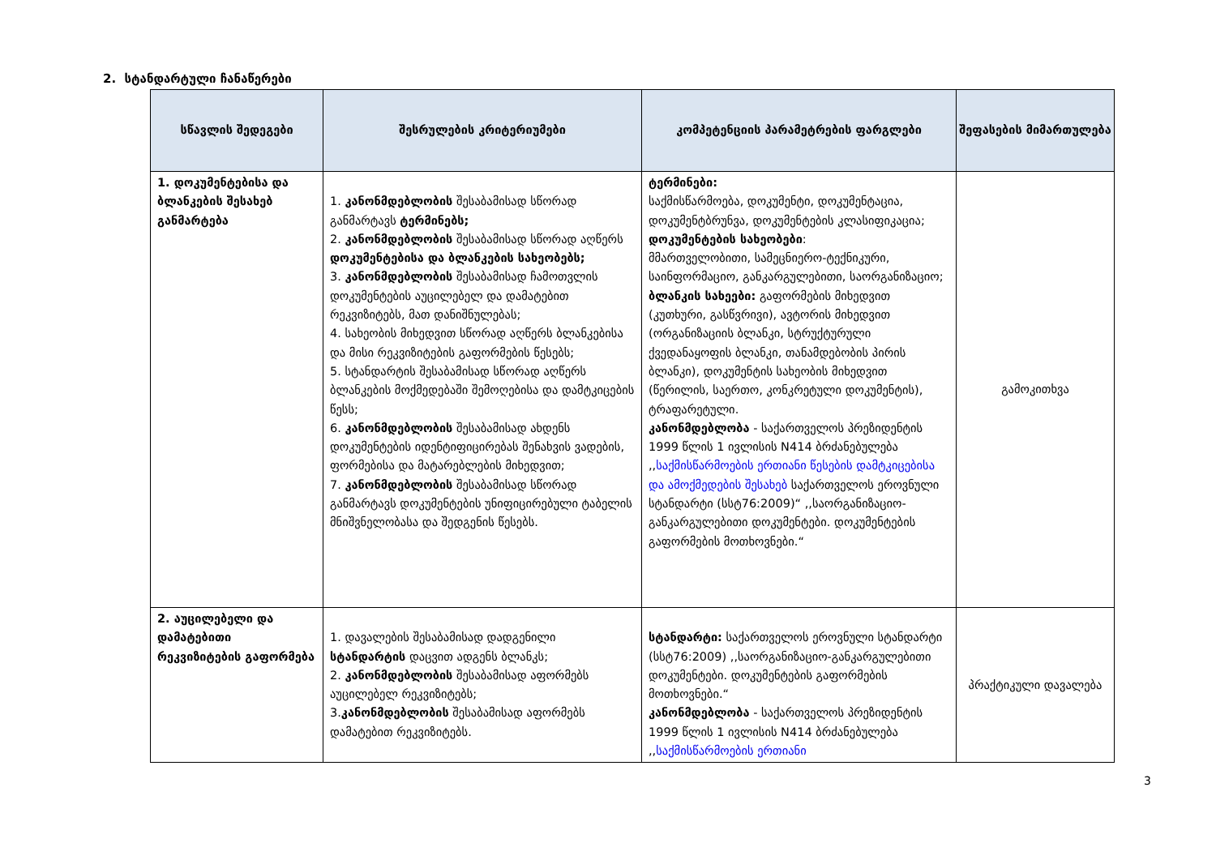2. სტანდარტული ჩანაწერები
| სწავლის შედეგები | შესრულების კრიტერიუმები | კომპეტენციის პარამეტრების ფარგლები | შეფასების მიმართულება |
| --- | --- | --- | --- |
| 1. დოკუმენტებისა და ბლანკების შესახებ განმარტება | 1. კანონმდებლობის შესაბამისად სწორად განმარტავს ტერმინებს; 2. კანონმდებლობის შესაბამისად სწორად აღწერს დოკუმენტებისა და ბლანკების სახეობებს; 3. კანონმდებლობის შესაბამისად ჩამოთვლის დოკუმენტების აუცილებელ და დამატებით რეკვიზიტებს, მათ დანიშნულებას; 4. სახეობის მიხედვით სწორად აღწერს ბლანკებისა და მისი რეკვიზიტების გაფორმების წესებს; 5. სტანდარტის შესაბამისად სწორად აღწერს ბლანკების მოქმედებაში შემოღებისა და დამტკიცების წესს; 6. კანონმდებლობის შესაბამისად ახდენს დოკუმენტების იდენტიფიცირებას შენახვის ვადების, ფორმებისა და მატარებლების მიხედვით; 7. კანონმდებლობის შესაბამისად სწორად განმარტავს დოკუმენტების უნიფიცირებული ტაბელის მნიშვნელობასა და შედგენის წესებს. | ტერმინები: საქმისწარმოება, დოკუმენტი, დოკუმენტაცია, დოკუმენტბრუნვა, დოკუმენტების კლასიფიკაცია; დოკუმენტების სახეობები : მმართველობითი, სამეცნიერო-ტექნიკური, საინფორმაციო, განკარგულებითი, საორგანიზაციო; ბლანკის სახეები: გაფორმების მიხედვით (კუთხური, გასწვრივი), ავტორის მიხედვით (ორგანიზაციის ბლანკი, სტრუქტურული ქვედანაყოფის ბლანკი, თანამდებობის პირის ბლანკი), დოკუმენტის სახეობის მიხედვით (წერილის, საერთო, კონკრეტული დოკუმენტის), ტრაფარეტული. კანონმდებლობა - საქართველოს პრეზიდენტის 1999 წლის 1 ივლისის N414 ბრძანებულება ,, საქმისწარმოების ერთიანი წესების დამტკიცებისა და ამოქმედების შესახებ საქართველოს ეროვნული სტანდარტი (სსტ76:2009)“ ,,საორგანიზაციო-განკარგულებითი დოკუმენტები. დოკუმენტების გაფორმების მოთხოვნები.“ | გამოკითხვა |
| 2. აუცილებელი და დამატებითი რეკვიზიტების გაფორმება | 1. დავალების შესაბამისად დადგენილი სტანდარტის დაცვით ადგენს ბლანკს; 2. კანონმდებლობის შესაბამისად აფორმებს აუცილებელ რეკვიზიტებს; 3. კანონმდებლობის შესაბამისად აფორმებს დამატებით რეკვიზიტებს. | სტანდარტი: საქართველოს ეროვნული სტანდარტი (სსტ76:2009) ,,საორგანიზაციო-განკარგულებითი დოკუმენტები. დოკუმენტების გაფორმების მოთხოვნები.“ კანონმდებლობა - საქართველოს პრეზიდენტის 1999 წლის 1 ივლისის N414 ბრძანებულება ,, საქმისწარმოების ერთიანი | პრაქტიკული დავალება |
3